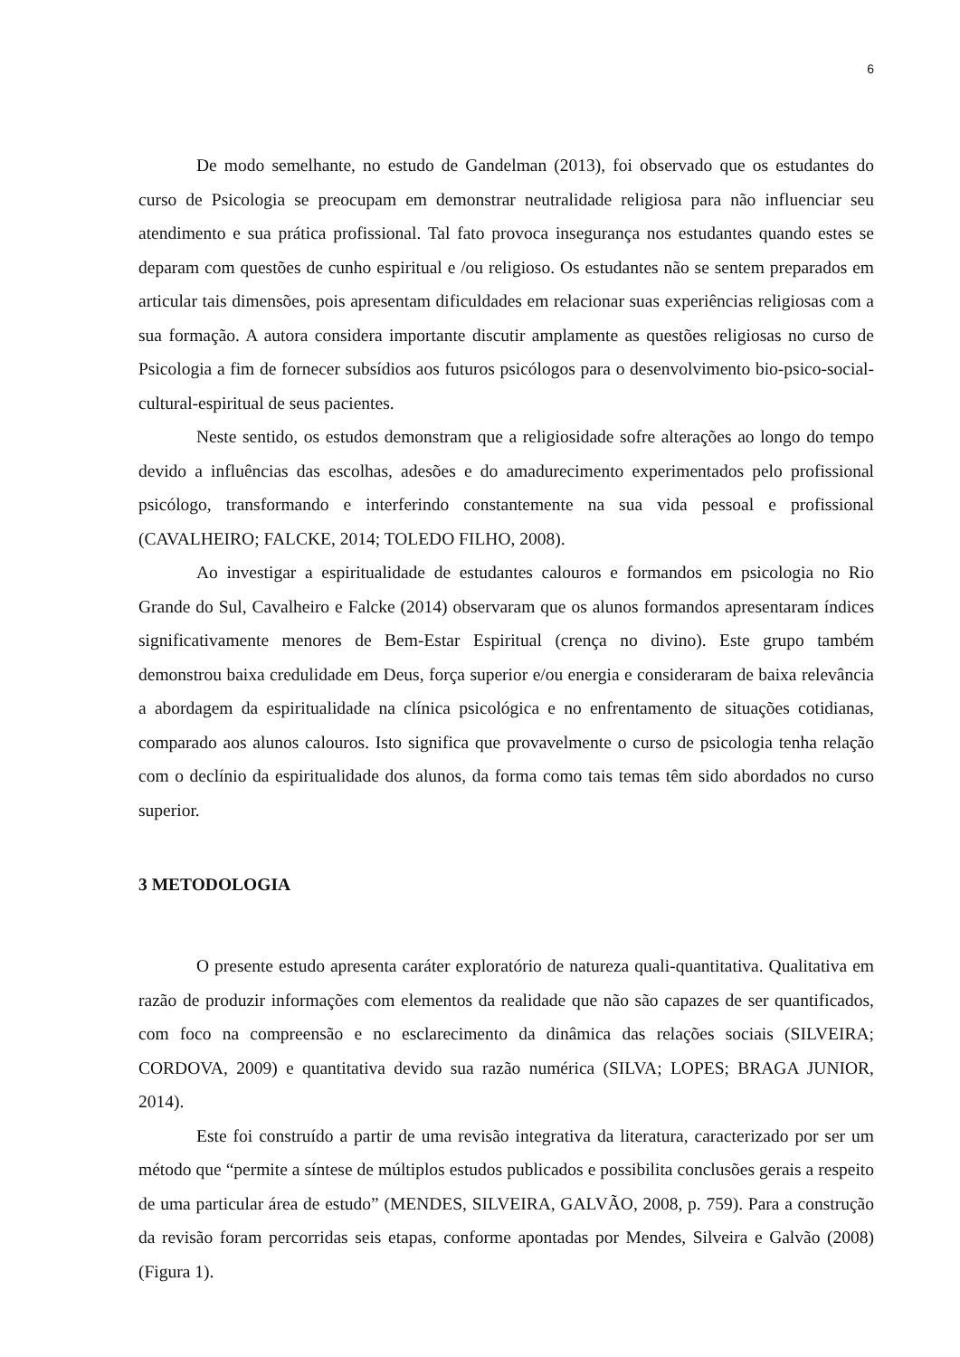6
De modo semelhante, no estudo de Gandelman (2013), foi observado que os estudantes do curso de Psicologia se preocupam em demonstrar neutralidade religiosa para não influenciar seu atendimento e sua prática profissional. Tal fato provoca insegurança nos estudantes quando estes se deparam com questões de cunho espiritual e /ou religioso. Os estudantes não se sentem preparados em articular tais dimensões, pois apresentam dificuldades em relacionar suas experiências religiosas com a sua formação. A autora considera importante discutir amplamente as questões religiosas no curso de Psicologia a fim de fornecer subsídios aos futuros psicólogos para o desenvolvimento bio-psico-social-cultural-espiritual de seus pacientes.
Neste sentido, os estudos demonstram que a religiosidade sofre alterações ao longo do tempo devido a influências das escolhas, adesões e do amadurecimento experimentados pelo profissional psicólogo, transformando e interferindo constantemente na sua vida pessoal e profissional (CAVALHEIRO; FALCKE, 2014; TOLEDO FILHO, 2008).
Ao investigar a espiritualidade de estudantes calouros e formandos em psicologia no Rio Grande do Sul, Cavalheiro e Falcke (2014) observaram que os alunos formandos apresentaram índices significativamente menores de Bem-Estar Espiritual (crença no divino). Este grupo também demonstrou baixa credulidade em Deus, força superior e/ou energia e consideraram de baixa relevância a abordagem da espiritualidade na clínica psicológica e no enfrentamento de situações cotidianas, comparado aos alunos calouros. Isto significa que provavelmente o curso de psicologia tenha relação com o declínio da espiritualidade dos alunos, da forma como tais temas têm sido abordados no curso superior.
3 METODOLOGIA
O presente estudo apresenta caráter exploratório de natureza quali-quantitativa. Qualitativa em razão de produzir informações com elementos da realidade que não são capazes de ser quantificados, com foco na compreensão e no esclarecimento da dinâmica das relações sociais (SILVEIRA; CORDOVA, 2009) e quantitativa devido sua razão numérica (SILVA; LOPES; BRAGA JUNIOR, 2014).
Este foi construído a partir de uma revisão integrativa da literatura, caracterizado por ser um método que “permite a síntese de múltiplos estudos publicados e possibilita conclusões gerais a respeito de uma particular área de estudo” (MENDES, SILVEIRA, GALVÃO, 2008, p. 759). Para a construção da revisão foram percorridas seis etapas, conforme apontadas por Mendes, Silveira e Galvão (2008) (Figura 1).